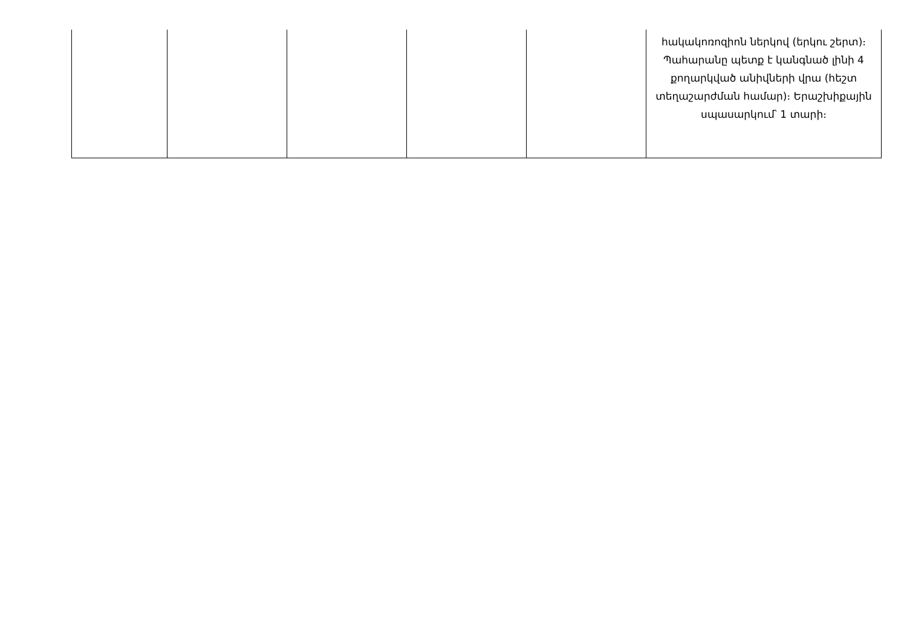| | | | | | հակակոռոզիոն ներկով (երկու շերտ)։ Պահարանը պետք է կանգնած լինի 4 քողարկված անիվների վրա (հեշտ տեղաշարժման համար)։ Երաշխիքային սպասարկում՝ 1 տարի։ |